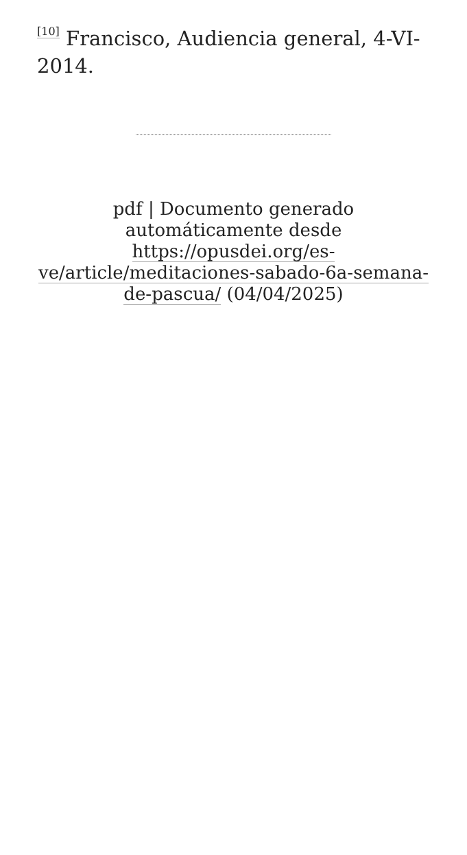<sup>[10]</sup> Francisco, Audiencia general, 4-VI-2014.
pdf | Documento generado automáticamente desde https://opusdei.org/es-ve/article/meditaciones-sabado-6a-semana-de-pascua/ (04/04/2025)